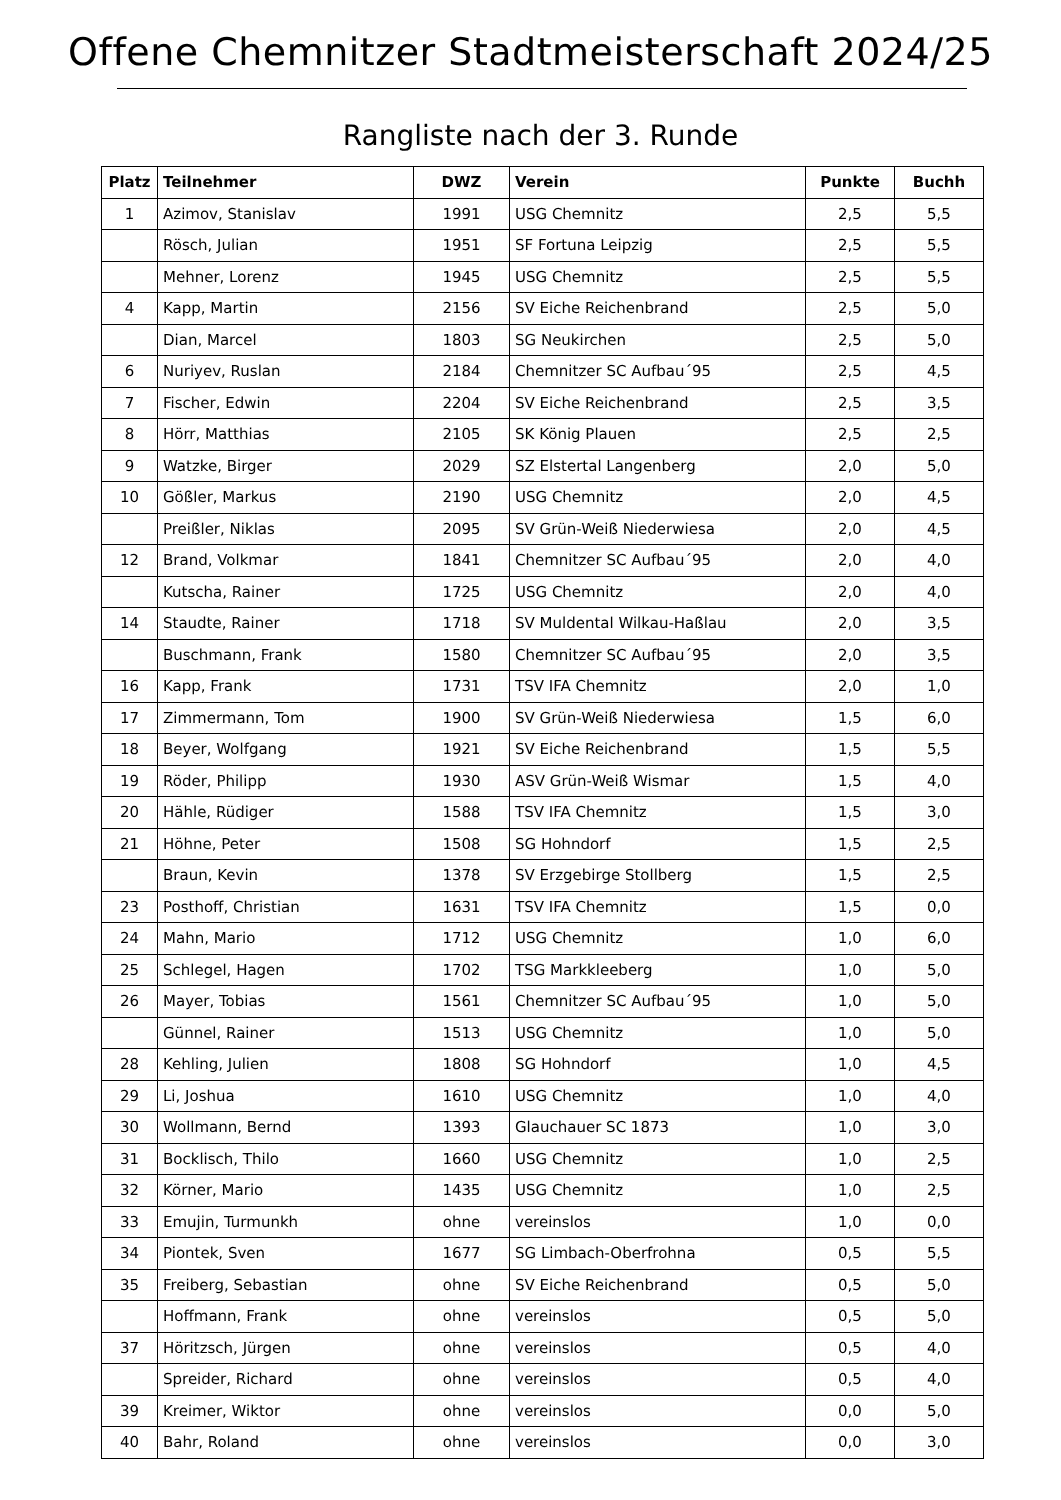Offene Chemnitzer Stadtmeisterschaft 2024/25
Rangliste nach der 3. Runde
| Platz | Teilnehmer | DWZ | Verein | Punkte | Buchh |
| --- | --- | --- | --- | --- | --- |
| 1 | Azimov, Stanislav | 1991 | USG Chemnitz | 2,5 | 5,5 |
| | Rösch, Julian | 1951 | SF Fortuna Leipzig | 2,5 | 5,5 |
| | Mehner, Lorenz | 1945 | USG Chemnitz | 2,5 | 5,5 |
| 4 | Kapp, Martin | 2156 | SV Eiche Reichenbrand | 2,5 | 5,0 |
| | Dian, Marcel | 1803 | SG Neukirchen | 2,5 | 5,0 |
| 6 | Nuriyev, Ruslan | 2184 | Chemnitzer SC Aufbau´95 | 2,5 | 4,5 |
| 7 | Fischer, Edwin | 2204 | SV Eiche Reichenbrand | 2,5 | 3,5 |
| 8 | Hörr, Matthias | 2105 | SK König Plauen | 2,5 | 2,5 |
| 9 | Watzke, Birger | 2029 | SZ Elstertal Langenberg | 2,0 | 5,0 |
| 10 | Gößler, Markus | 2190 | USG Chemnitz | 2,0 | 4,5 |
| | Preißler, Niklas | 2095 | SV Grün-Weiß Niederwiesa | 2,0 | 4,5 |
| 12 | Brand, Volkmar | 1841 | Chemnitzer SC Aufbau´95 | 2,0 | 4,0 |
| | Kutscha, Rainer | 1725 | USG Chemnitz | 2,0 | 4,0 |
| 14 | Staudte, Rainer | 1718 | SV Muldental Wilkau-Haßlau | 2,0 | 3,5 |
| | Buschmann, Frank | 1580 | Chemnitzer SC Aufbau´95 | 2,0 | 3,5 |
| 16 | Kapp, Frank | 1731 | TSV IFA Chemnitz | 2,0 | 1,0 |
| 17 | Zimmermann, Tom | 1900 | SV Grün-Weiß Niederwiesa | 1,5 | 6,0 |
| 18 | Beyer, Wolfgang | 1921 | SV Eiche Reichenbrand | 1,5 | 5,5 |
| 19 | Röder, Philipp | 1930 | ASV Grün-Weiß Wismar | 1,5 | 4,0 |
| 20 | Hähle, Rüdiger | 1588 | TSV IFA Chemnitz | 1,5 | 3,0 |
| 21 | Höhne, Peter | 1508 | SG Hohndorf | 1,5 | 2,5 |
| | Braun, Kevin | 1378 | SV Erzgebirge Stollberg | 1,5 | 2,5 |
| 23 | Posthoff, Christian | 1631 | TSV IFA Chemnitz | 1,5 | 0,0 |
| 24 | Mahn, Mario | 1712 | USG Chemnitz | 1,0 | 6,0 |
| 25 | Schlegel, Hagen | 1702 | TSG Markkleeberg | 1,0 | 5,0 |
| 26 | Mayer, Tobias | 1561 | Chemnitzer SC Aufbau´95 | 1,0 | 5,0 |
| | Günnel, Rainer | 1513 | USG Chemnitz | 1,0 | 5,0 |
| 28 | Kehling, Julien | 1808 | SG Hohndorf | 1,0 | 4,5 |
| 29 | Li, Joshua | 1610 | USG Chemnitz | 1,0 | 4,0 |
| 30 | Wollmann, Bernd | 1393 | Glauchauer SC 1873 | 1,0 | 3,0 |
| 31 | Bocklisch, Thilo | 1660 | USG Chemnitz | 1,0 | 2,5 |
| 32 | Körner, Mario | 1435 | USG Chemnitz | 1,0 | 2,5 |
| 33 | Emujin, Turmunkh | ohne | vereinslos | 1,0 | 0,0 |
| 34 | Piontek, Sven | 1677 | SG Limbach-Oberfrohna | 0,5 | 5,5 |
| 35 | Freiberg, Sebastian | ohne | SV Eiche Reichenbrand | 0,5 | 5,0 |
| | Hoffmann, Frank | ohne | vereinslos | 0,5 | 5,0 |
| 37 | Höritzsch, Jürgen | ohne | vereinslos | 0,5 | 4,0 |
| | Spreider, Richard | ohne | vereinslos | 0,5 | 4,0 |
| 39 | Kreimer, Wiktor | ohne | vereinslos | 0,0 | 5,0 |
| 40 | Bahr, Roland | ohne | vereinslos | 0,0 | 3,0 |